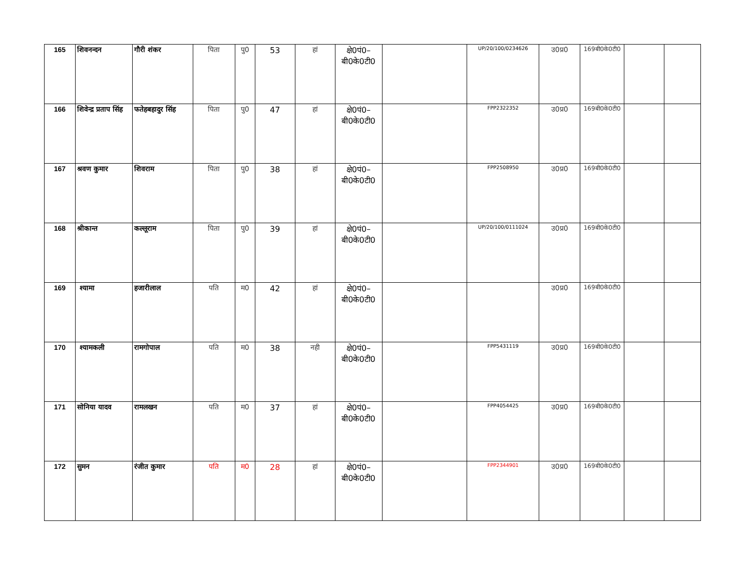| 165 | शिवनन्दन | गौरी शंकर | पिता | पु0 | 53 | हां | क्षे0पं0–बी0के0टी0 | | UP/20/100/0234626 | उ0प्र0 | 169बी0के0टी0 | | |
| 166 | शिवेन्द्र प्रताप सिंह | फतेहबहादुर सिंह | पिता | पु0 | 47 | हां | क्षे0पं0–बी0के0टी0 | | FPP2322352 | उ0प्र0 | 169बी0के0टी0 | | |
| 167 | श्रवण कुमार | शिवराम | पिता | पु0 | 38 | हां | क्षे0पं0–बी0के0टी0 | | FPP2508950 | उ0प्र0 | 169बी0के0टी0 | | |
| 168 | श्रीकान्त | कल्लूराम | पिता | पु0 | 39 | हां | क्षे0पं0–बी0के0टी0 | | UP/20/100/0111024 | उ0प्र0 | 169बी0के0टी0 | | |
| 169 | श्यामा | हजारीलाल | पति | म0 | 42 | हां | क्षे0पं0–बी0के0टी0 | | | उ0प्र0 | 169बी0के0टी0 | | |
| 170 | श्यामकली | रामगोपाल | पति | म0 | 38 | नही | क्षे0पं0–बी0के0टी0 | | FPP5431119 | उ0प्र0 | 169बी0के0टी0 | | |
| 171 | सोनिया यादव | रामलखन | पति | म0 | 37 | हां | क्षे0पं0–बी0के0टी0 | | FPP4054425 | उ0प्र0 | 169बी0के0टी0 | | |
| 172 | सुमन | रंजीत कुमार | पति | म0 | 28 | हां | क्षे0पं0–बी0के0टी0 | | FPP2344901 | उ0प्र0 | 169बी0के0टी0 | | |